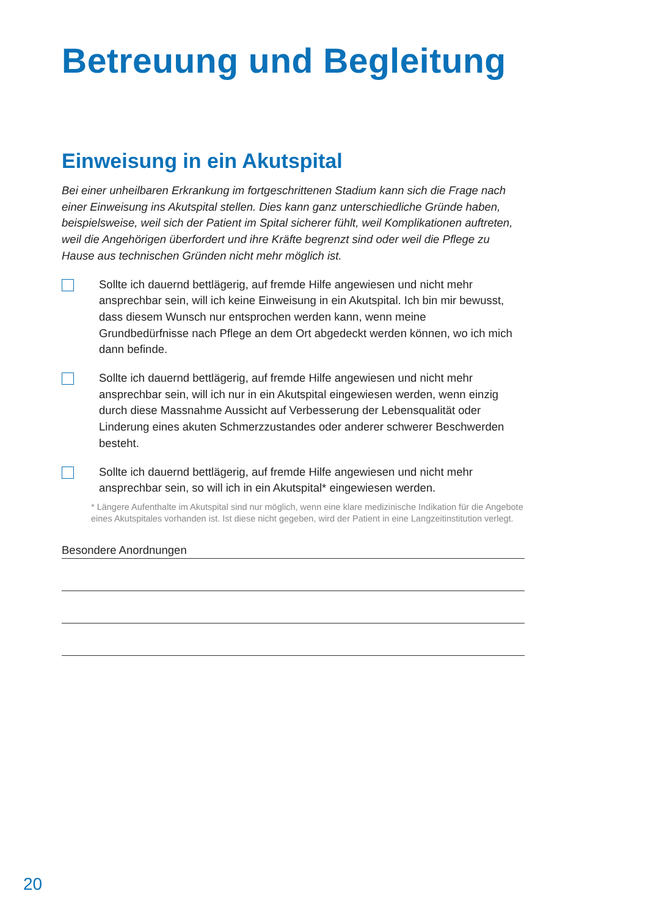Betreuung und Begleitung
Einweisung in ein Akutspital
Bei einer unheilbaren Erkrankung im fortgeschrittenen Stadium kann sich die Frage nach einer Einweisung ins Akutspital stellen. Dies kann ganz unterschiedliche Gründe haben, beispielsweise, weil sich der Patient im Spital sicherer fühlt, weil Komplikationen auftreten, weil die Angehörigen überfordert und ihre Kräfte begrenzt sind oder weil die Pflege zu Hause aus technischen Gründen nicht mehr möglich ist.
Sollte ich dauernd bettlägerig, auf fremde Hilfe angewiesen und nicht mehr ansprechbar sein, will ich keine Einweisung in ein Akutspital. Ich bin mir bewusst, dass diesem Wunsch nur entsprochen werden kann, wenn meine Grundbedürfnisse nach Pflege an dem Ort abgedeckt werden können, wo ich mich dann befinde.
Sollte ich dauernd bettlägerig, auf fremde Hilfe angewiesen und nicht mehr ansprechbar sein, will ich nur in ein Akutspital eingewiesen werden, wenn einzig durch diese Massnahme Aussicht auf Verbesserung der Lebensqualität oder Linderung eines akuten Schmerzzustandes oder anderer schwerer Beschwerden besteht.
Sollte ich dauernd bettlägerig, auf fremde Hilfe angewiesen und nicht mehr ansprechbar sein, so will ich in ein Akutspital* eingewiesen werden.
* Längere Aufenthalte im Akutspital sind nur möglich, wenn eine klare medizinische Indikation für die Angebote eines Akutspitales vorhanden ist. Ist diese nicht gegeben, wird der Patient in eine Langzeitinstitution verlegt.
Besondere Anordnungen
20